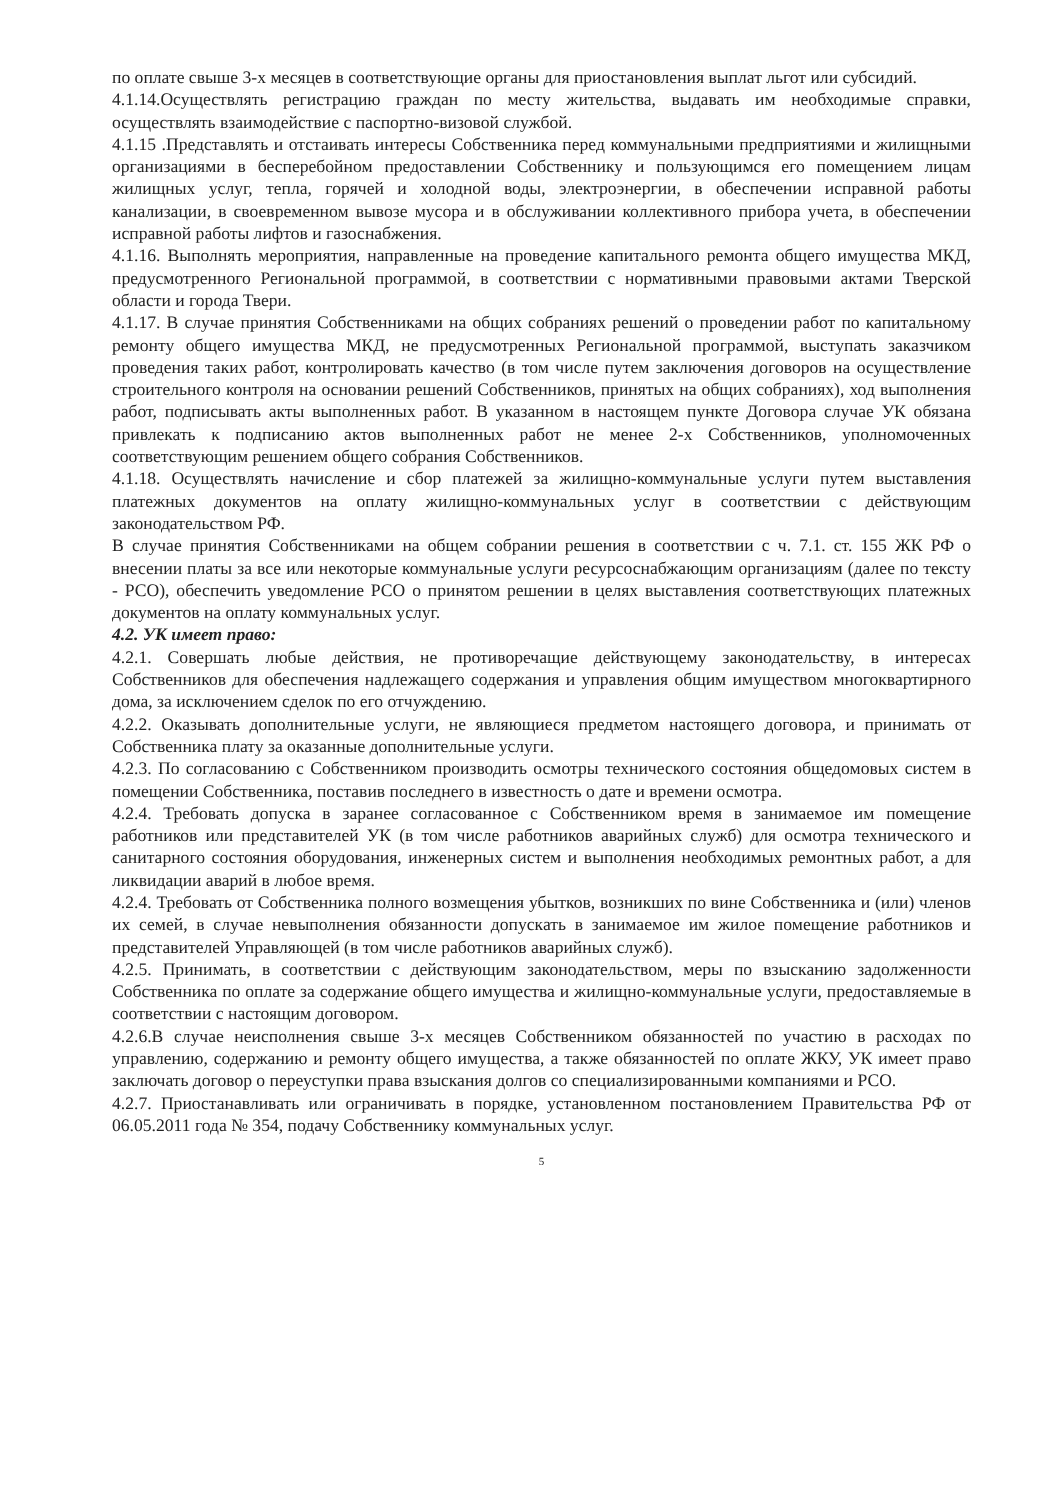по оплате свыше 3-х месяцев в соответствующие органы для приостановления выплат льгот или субсидий.
4.1.14.Осуществлять регистрацию граждан по месту жительства, выдавать им необходимые справки, осуществлять взаимодействие с паспортно-визовой службой.
4.1.15 .Представлять и отстаивать интересы Собственника перед коммунальными предприятиями и жилищными организациями в бесперебойном предоставлении Собственнику и пользующимся его помещением лицам жилищных услуг, тепла, горячей и холодной воды, электроэнергии, в обеспечении исправной работы канализации, в своевременном вывозе мусора и в обслуживании коллективного прибора учета, в обеспечении исправной работы лифтов и газоснабжения.
4.1.16. Выполнять мероприятия, направленные на проведение капитального ремонта общего имущества МКД, предусмотренного Региональной программой, в соответствии с нормативными правовыми актами Тверской области и города Твери.
4.1.17. В случае принятия Собственниками на общих собраниях решений о проведении работ по капитальному ремонту общего имущества МКД, не предусмотренных Региональной программой, выступать заказчиком проведения таких работ, контролировать качество (в том числе путем заключения договоров на осуществление строительного контроля на основании решений Собственников, принятых на общих собраниях), ход выполнения работ, подписывать акты выполненных работ. В указанном в настоящем пункте Договора случае УК обязана привлекать к подписанию актов выполненных работ не менее 2-х Собственников, уполномоченных соответствующим решением общего собрания Собственников.
4.1.18. Осуществлять начисление и сбор платежей за жилищно-коммунальные услуги путем выставления платежных документов на оплату жилищно-коммунальных услуг в соответствии с действующим законодательством РФ.
В случае принятия Собственниками на общем собрании решения в соответствии с ч. 7.1. ст. 155 ЖК РФ о внесении платы за все или некоторые коммунальные услуги ресурсоснабжающим организациям (далее по тексту - РСО), обеспечить уведомление РСО о принятом решении в целях выставления соответствующих платежных документов на оплату коммунальных услуг.
4.2. УК имеет право:
4.2.1. Совершать любые действия, не противоречащие действующему законодательству, в интересах Собственников для обеспечения надлежащего содержания и управления общим имуществом многоквартирного дома, за исключением сделок по его отчуждению.
4.2.2. Оказывать дополнительные услуги, не являющиеся предметом настоящего договора, и принимать от Собственника плату за оказанные дополнительные услуги.
4.2.3. По согласованию с Собственником производить осмотры технического состояния общедомовых систем в помещении Собственника, поставив последнего в известность о дате и времени осмотра.
4.2.4. Требовать допуска в заранее согласованное с Собственником время в занимаемое им помещение работников или представителей УК (в том числе работников аварийных служб) для осмотра технического и санитарного состояния оборудования, инженерных систем и выполнения необходимых ремонтных работ, а для ликвидации аварий в любое время.
4.2.4. Требовать от Собственника полного возмещения убытков, возникших по вине Собственника и (или) членов их семей, в случае невыполнения обязанности допускать в занимаемое им жилое помещение работников и представителей Управляющей (в том числе работников аварийных служб).
4.2.5. Принимать, в соответствии с действующим законодательством, меры по взысканию задолженности Собственника по оплате за содержание общего имущества и жилищно-коммунальные услуги, предоставляемые в соответствии с настоящим договором.
4.2.6.В случае неисполнения свыше 3-х месяцев Собственником обязанностей по участию в расходах по управлению, содержанию и ремонту общего имущества, а также обязанностей по оплате ЖКУ, УК имеет право заключать договор о переуступки права взыскания долгов со специализированными компаниями и РСО.
4.2.7. Приостанавливать или ограничивать в порядке, установленном постановлением Правительства РФ от 06.05.2011 года № 354, подачу Собственнику коммунальных услуг.
5